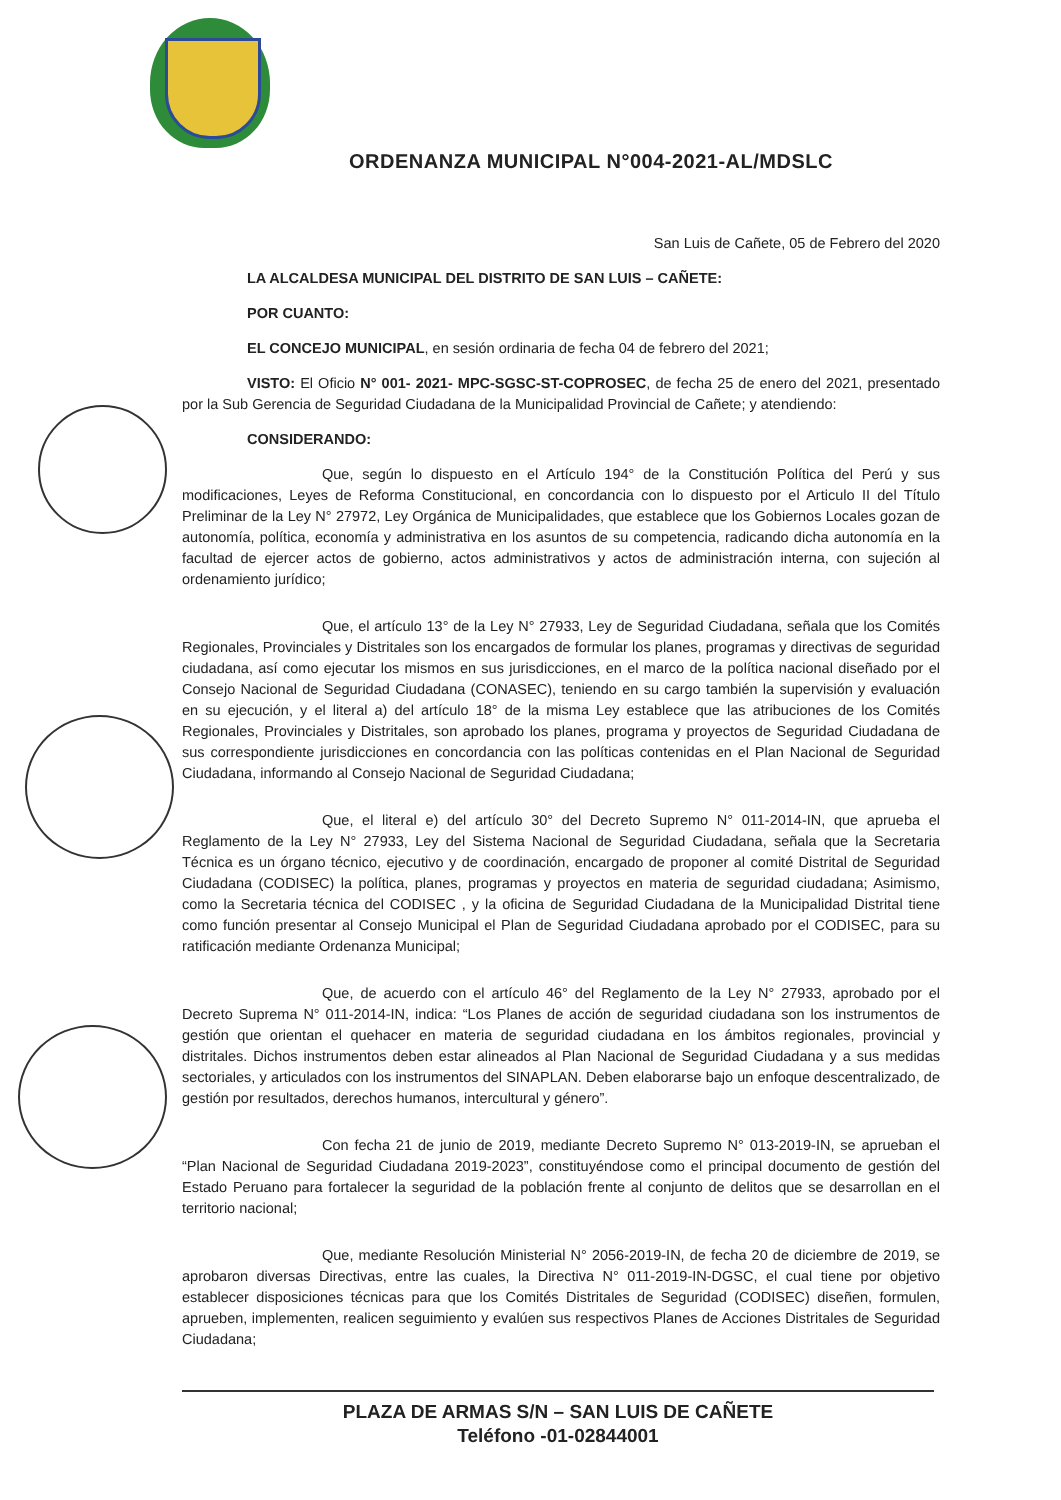ORDENANZA MUNICIPAL N°004-2021-AL/MDSLC
San Luis de Cañete, 05 de Febrero del 2020
LA ALCALDESA MUNICIPAL DEL DISTRITO DE SAN LUIS – CAÑETE:
POR CUANTO:
EL CONCEJO MUNICIPAL, en sesión ordinaria de fecha 04 de febrero del 2021;
VISTO: El Oficio N° 001- 2021- MPC-SGSC-ST-COPROSEC, de fecha 25 de enero del 2021, presentado por la Sub Gerencia de Seguridad Ciudadana de la Municipalidad Provincial de Cañete; y atendiendo:
CONSIDERANDO:
Que, según lo dispuesto en el Artículo 194° de la Constitución Política del Perú y sus modificaciones, Leyes de Reforma Constitucional, en concordancia con lo dispuesto por el Articulo II del Título Preliminar de la Ley N° 27972, Ley Orgánica de Municipalidades, que establece que los Gobiernos Locales gozan de autonomía, política, economía y administrativa en los asuntos de su competencia, radicando dicha autonomía en la facultad de ejercer actos de gobierno, actos administrativos y actos de administración interna, con sujeción al ordenamiento jurídico;
Que, el artículo 13° de la Ley N° 27933, Ley de Seguridad Ciudadana, señala que los Comités Regionales, Provinciales y Distritales son los encargados de formular los planes, programas y directivas de seguridad ciudadana, así como ejecutar los mismos en sus jurisdicciones, en el marco de la política nacional diseñado por el Consejo Nacional de Seguridad Ciudadana (CONASEC), teniendo en su cargo también la supervisión y evaluación en su ejecución, y el literal a) del artículo 18° de la misma Ley establece que las atribuciones de los Comités Regionales, Provinciales y Distritales, son aprobado los planes, programa y proyectos de Seguridad Ciudadana de sus correspondiente jurisdicciones en concordancia con las políticas contenidas en el Plan Nacional de Seguridad Ciudadana, informando al Consejo Nacional de Seguridad Ciudadana;
Que, el literal e) del artículo 30° del Decreto Supremo N° 011-2014-IN, que aprueba el Reglamento de la Ley N° 27933, Ley del Sistema Nacional de Seguridad Ciudadana, señala que la Secretaria Técnica es un órgano técnico, ejecutivo y de coordinación, encargado de proponer al comité Distrital de Seguridad Ciudadana (CODISEC) la política, planes, programas y proyectos en materia de seguridad ciudadana; Asimismo, como la Secretaria técnica del CODISEC , y la oficina de Seguridad Ciudadana de la Municipalidad Distrital tiene como función presentar al Consejo Municipal el Plan de Seguridad Ciudadana aprobado por el CODISEC, para su ratificación mediante Ordenanza Municipal;
Que, de acuerdo con el artículo 46° del Reglamento de la Ley N° 27933, aprobado por el Decreto Suprema N° 011-2014-IN, indica: “Los Planes de acción de seguridad ciudadana son los instrumentos de gestión que orientan el quehacer en materia de seguridad ciudadana en los ámbitos regionales, provincial y distritales. Dichos instrumentos deben estar alineados al Plan Nacional de Seguridad Ciudadana y a sus medidas sectoriales, y articulados con los instrumentos del SINAPLAN. Deben elaborarse bajo un enfoque descentralizado, de gestión por resultados, derechos humanos, intercultural y género”.
Con fecha 21 de junio de 2019, mediante Decreto Supremo N° 013-2019-IN, se aprueban el “Plan Nacional de Seguridad Ciudadana 2019-2023”, constituyéndose como el principal documento de gestión del Estado Peruano para fortalecer la seguridad de la población frente al conjunto de delitos que se desarrollan en el territorio nacional;
Que, mediante Resolución Ministerial N° 2056-2019-IN, de fecha 20 de diciembre de 2019, se aprobaron diversas Directivas, entre las cuales, la Directiva N° 011-2019-IN-DGSC, el cual tiene por objetivo establecer disposiciones técnicas para que los Comités Distritales de Seguridad (CODISEC) diseñen, formulen, aprueben, implementen, realicen seguimiento y evalúen sus respectivos Planes de Acciones Distritales de Seguridad Ciudadana;
PLAZA DE ARMAS S/N – SAN LUIS DE CAÑETE
Teléfono -01-02844001